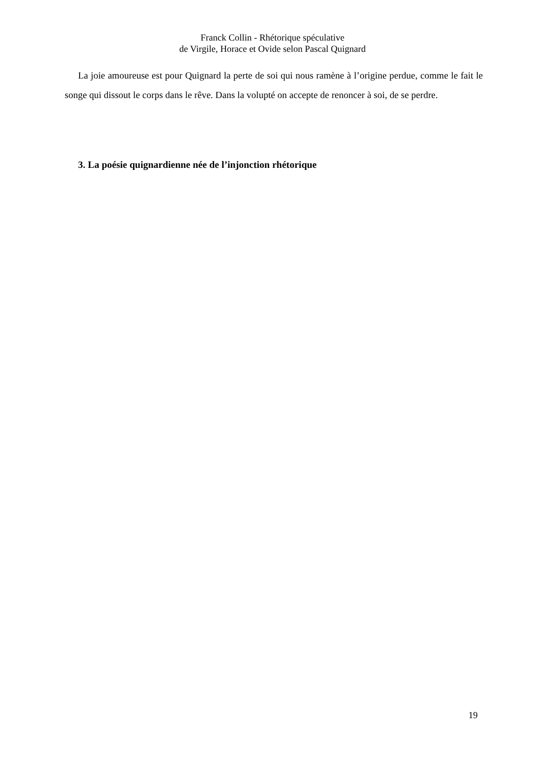Franck Collin - Rhétorique spéculative
de Virgile, Horace et Ovide selon Pascal Quignard
La joie amoureuse est pour Quignard la perte de soi qui nous ramène à l’origine perdue, comme le fait le songe qui dissout le corps dans le rêve. Dans la volupté on accepte de renoncer à soi, de se perdre.
3. La poésie quignardienne née de l’injonction rhétorique
19